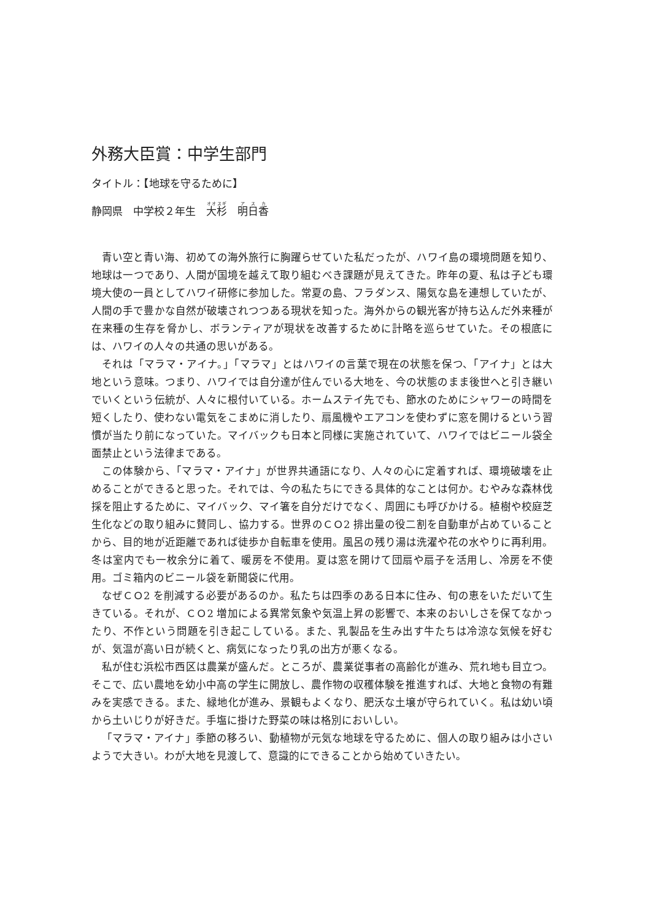外務大臣賞：中学生部門
タイトル：【地球を守るために】
静岡県　中学校２年生　大杉　明日香
青い空と青い海、初めての海外旅行に胸躍らせていた私だったが、ハワイ島の環境問題を知り、地球は一つであり、人間が国境を越えて取り組むべき課題が見えてきた。昨年の夏、私は子ども環境大使の一員としてハワイ研修に参加した。常夏の島、フラダンス、陽気な島を連想していたが、人間の手で豊かな自然が破壊されつつある現状を知った。海外からの観光客が持ち込んだ外来種が在来種の生存を脅かし、ボランティアが現状を改善するために計略を巡らせていた。その根底には、ハワイの人々の共通の思いがある。
それは「マラマ・アイナ。」「マラマ」とはハワイの言葉で現在の状態を保つ、「アイナ」とは大地という意味。つまり、ハワイでは自分達が住んでいる大地を、今の状態のまま後世へと引き継いでいくという伝統が、人々に根付いている。ホームステイ先でも、節水のためにシャワーの時間を短くしたり、使わない電気をこまめに消したり、扇風機やエアコンを使わずに窓を開けるという習慣が当たり前になっていた。マイバックも日本と同様に実施されていて、ハワイではビニール袋全面禁止という法律まである。
この体験から、「マラマ・アイナ」が世界共通語になり、人々の心に定着すれば、環境破壊を止めることができると思った。それでは、今の私たちにできる具体的なことは何か。むやみな森林伐採を阻止するために、マイバック、マイ箸を自分だけでなく、周囲にも呼びかける。植樹や校庭芝生化などの取り組みに賛同し、協力する。世界のＣＯ2 排出量の役二割を自動車が占めていることから、目的地が近距離であれば徒歩か自転車を使用。風呂の残り湯は洗濯や花の水やりに再利用。冬は室内でも一枚余分に着て、暖房を不使用。夏は窓を開けて団扇や扇子を活用し、冷房を不使用。ゴミ箱内のビニール袋を新聞袋に代用。
なぜＣＯ2 を削減する必要があるのか。私たちは四季のある日本に住み、旬の恵をいただいて生きている。それが、ＣＯ2 増加による異常気象や気温上昇の影響で、本来のおいしさを保てなかったり、不作という問題を引き起こしている。また、乳製品を生み出す牛たちは冷涼な気候を好むが、気温が高い日が続くと、病気になったり乳の出方が悪くなる。
私が住む浜松市西区は農業が盛んだ。ところが、農業従事者の高齢化が進み、荒れ地も目立つ。そこで、広い農地を幼小中高の学生に開放し、農作物の収穫体験を推進すれば、大地と食物の有難みを実感できる。また、緑地化が進み、景観もよくなり、肥沃な土壌が守られていく。私は幼い頃から土いじりが好きだ。手塩に掛けた野菜の味は格別においしい。
「マラマ・アイナ」季節の移ろい、動植物が元気な地球を守るために、個人の取り組みは小さいようで大きい。わが大地を見渡して、意識的にできることから始めていきたい。